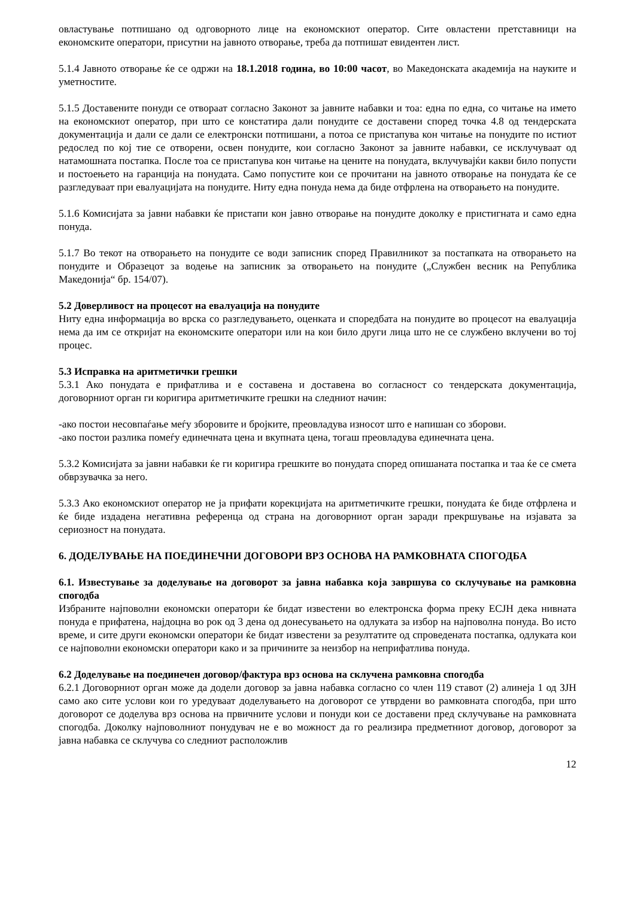овластување потпишано од одговорното лице на економскиот оператор. Сите овластени претставници на економските оператори, присутни на јавното отворање, треба да потпишат евидентен лист.
5.1.4 Јавното отворање ќе се одржи на 18.1.2018 година, во 10:00 часот, во Македонската академија на науките и уметностите.
5.1.5 Доставените понуди се отвораат согласно Законот за јавните набавки и тоа: една по една, со читање на името на економскиот оператор, при што се констатира дали понудите се доставени според точка 4.8 од тендерската документација и дали се дали се електронски потпишани, а потоа се пристапува кон читање на понудите по истиот редослед по кој тие се отворени, освен понудите, кои согласно Законот за јавните набавки, се исклучуваат од натамошната постапка. После тоа се пристапува кон читање на цените на понудата, вклучувајќи какви било попусти и постоењето на гаранција на понудата. Само попустите кои се прочитани на јавното отворање на понудата ќе се разгледуваат при евалуацијата на понудите. Ниту една понуда нема да биде отфрлена на отворањето на понудите.
5.1.6 Комисијата за јавни набавки ќе пристапи кон јавно отворање на понудите доколку е пристигната и само една понуда.
5.1.7 Во текот на отворањето на понудите се води записник според Правилникот за постапката на отворањето на понудите и Образецот за водење на записник за отворањето на понудите („Службен весник на Република Македонија“ бр. 154/07).
5.2 Доверливост на процесот на евалуација на понудите
Ниту една информација во врска со разгледувањето, оценката и споредбата на понудите во процесот на евалуација нема да им се откријат на економските оператори или на кои било други лица што не се службено вклучени во тој процес.
5.3 Исправка на аритметички грешки
5.3.1 Ако понудата е прифатлива и е составена и доставена во согласност со тендерската документација, договорниот орган ги коригира аритметичките грешки на следниот начин:
-ако постои несовпаѓање меѓу зборовите и бројките, преовладува износот што е напишан со зборови.
-ако постои разлика помеѓу единечната цена и вкупната цена, тогаш преовладува единечната цена.
5.3.2 Комисијата за јавни набавки ќе ги коригира грешките во понудата според опишаната постапка и таа ќе се смета обврзувачка за него.
5.3.3 Ако економскиот оператор не ја прифати корекцијата на аритметичките грешки, понудата ќе биде отфрлена и ќе биде издадена негативна референца од страна на договорниот орган заради прекршување на изјавата за сериозност на понудата.
6. ДОДЕЛУВАЊЕ НА ПОЕДИНЕЧНИ ДОГОВОРИ ВРЗ ОСНОВА НА РАМКОВНАТА СПОГОДБА
6.1. Известување за доделување на договорот за јавна набавка која завршува со склучување на рамковна спогодба
Избраните најповолни економски оператори ќе бидат известени во електронска форма преку ЕСЈН дека нивната понуда е прифатена, најдоцна во рок од 3 дена од донесувањето на одлуката за избор на најповолна понуда. Во исто време, и сите други економски оператори ќе бидат известени за резултатите од спроведената постапка, одлуката кои се најповолни економски оператори како и за причините за неизбор на неприфатлива понуда.
6.2 Доделување на поединечен договор/фактура врз основа на склучена рамковна спогодба
6.2.1 Договорниот орган може да додели договор за јавна набавка согласно со член 119 ставот (2) алинеја 1 од ЗЈН само ако сите услови кои го уредуваат доделувањето на договорот се утврдени во рамковната спогодба, при што договорот се доделува врз основа на првичните услови и понуди кои се доставени пред склучување на рамковната спогодба. Доколку најповолниот понудувач не е во можност да го реализира предметниот договор, договорот за јавна набавка се склучува со следниот расположлив
12